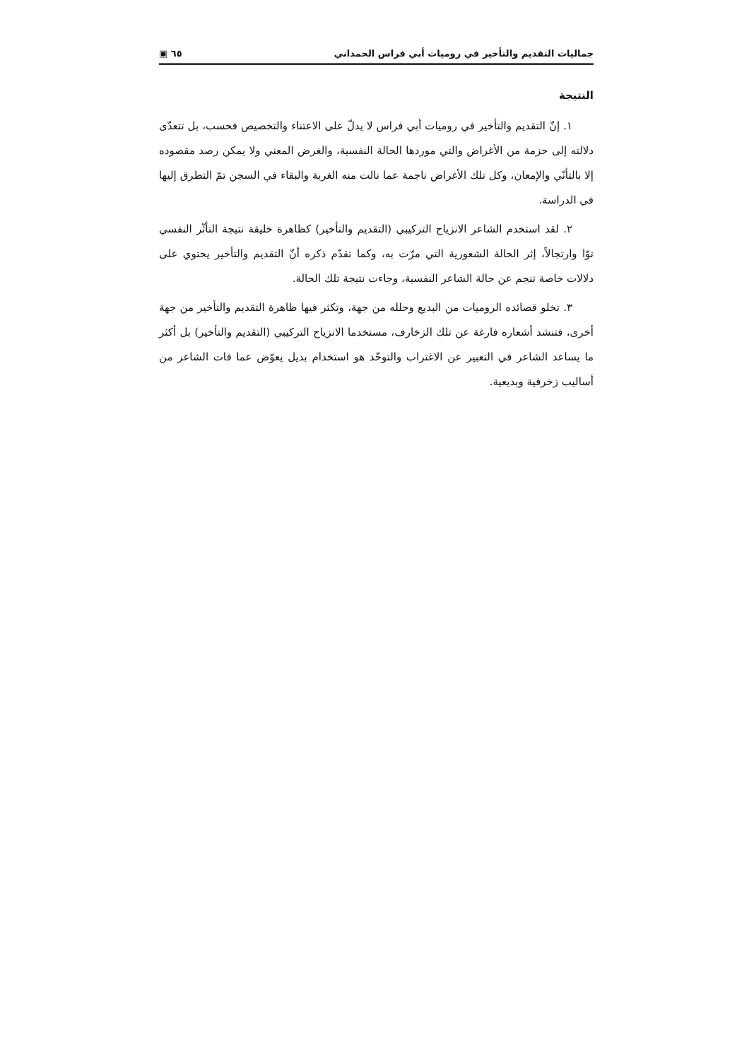جماليات التقديم والتأخير في روميات أبي فراس الحمداني ٦٥ ▣
النتيجة
١. إنّ التقديم والتأخير في روميات أبي فراس لا يدلّ على الاعتناء والتخصيص فحسب، بل تتعدّى دلالته إلى حزمة من الأغراض والتي موردها الحالة النفسية، والغرض المعني ولا يمكن رصد مقصوده إلا بالتأنّي والإمعان، وكل تلك الأغراض ناجمة عما نالت منه الغربة والبقاء في السجن تمّ التطرق إليها في الدراسة.
٢. لقد استخدم الشاعر الانزياح التركيبي (التقديم والتأخير) كظاهرة خليقة نتيجة التأثّر النفسي توّا وارتجالاً، إثر الحالة الشعورية التي مرّت به، وكما تقدّم ذكره أنّ التقديم والتأخير يحتوي على دلالات خاصة تنجم عن حالة الشاعر النفسية، وجاءت نتيجة تلك الحالة.
٣. تخلو قصائده الروميات من البديع وحلله من جهة، وتكثر فيها ظاهرة التقديم والتأخير من جهة أخرى، فتنشد أشعاره فارغة عن تلك الزخارف، مستخدما الانزياح التركيبي (التقديم والتأخير) بل أكثر ما يساعد الشاعر في التعبير عن الاغتراب والتوحّد هو استخدام بديل يعوّض عما فات الشاعر من أساليب زخرفية وبديعية.